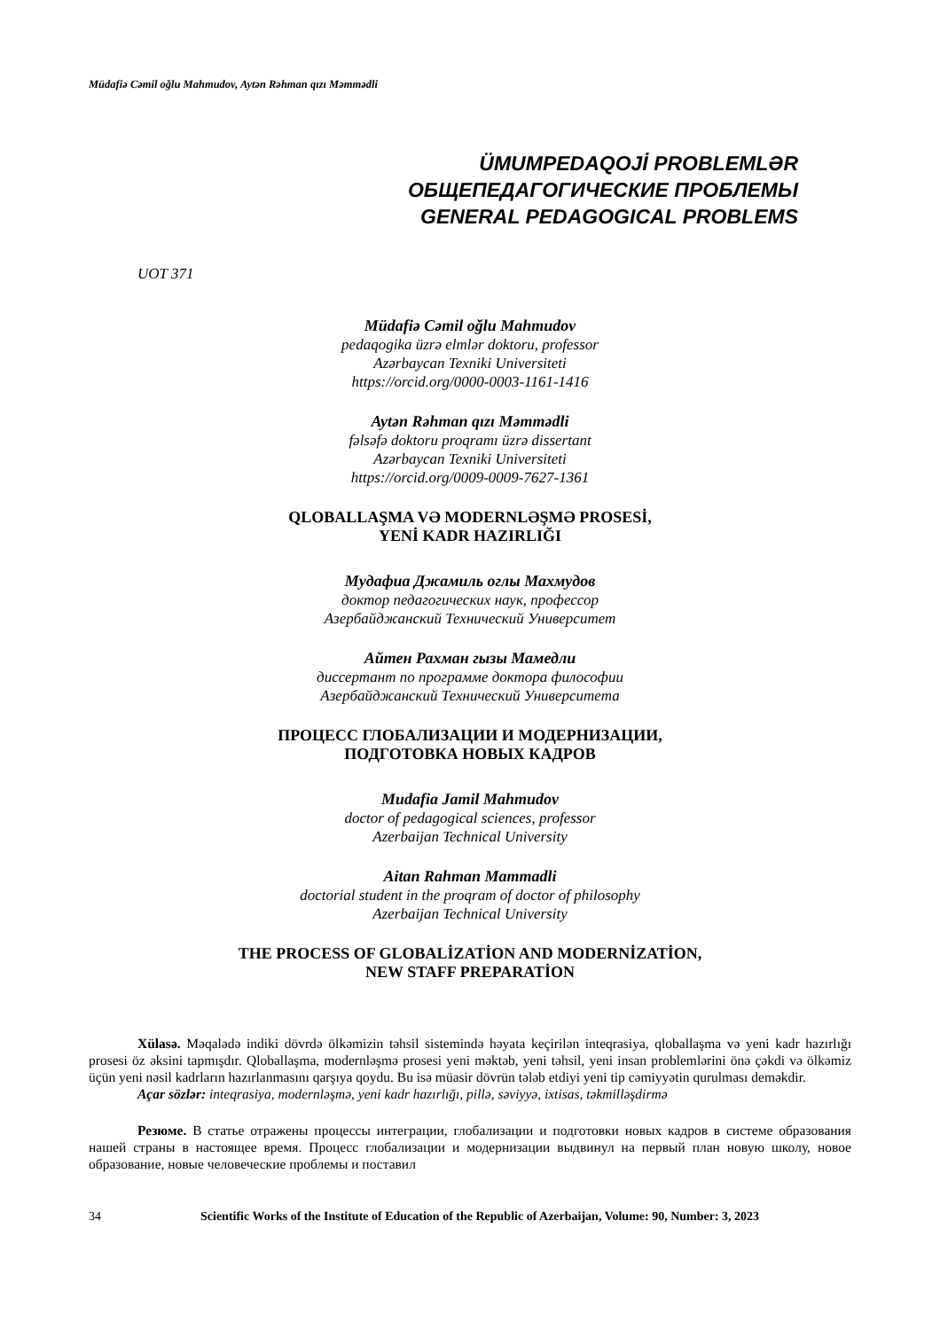Müdafiə Cəmil oğlu Mahmudov, Aytən Rəhman qızı Məmmədli
ÜMUMPEDAQOJİ PROBLEMLƏR
ОБЩЕПЕДАГОГИЧЕСКИЕ ПРОБЛЕМЫ
GENERAL PEDAGOGICAL PROBLEMS
UOT 371
Müdafiə Cəmil oğlu Mahmudov
pedaqogika üzrə elmlər doktoru, professor
Azərbaycan Texniki Universiteti
https://orcid.org/0000-0003-1161-1416
Aytən Rəhman qızı Məmmədli
fəlsəfə doktoru proqramı üzrə dissertant
Azərbaycan Texniki Universiteti
https://orcid.org/0009-0009-7627-1361
QLOBALLAŞMA VƏ MODERNLƏŞMƏ PROSESİ,
YENİ KADR HAZIRLIĞI
Мудафиа Джамиль оглы Махмудов
доктор педагогических наук, профессор
Азербайджанский Технический Университет
Айтен Рахман гызы Мамедли
диссертант по программе доктора философии
Азербайджанский Технический Университета
ПРОЦЕСС ГЛОБАЛИЗАЦИИ И МОДЕРНИЗАЦИИ,
ПОДГОТОВКА НОВЫХ КАДРОВ
Mudafia Jamil Mahmudov
doctor of pedagogical sciences, professor
Azerbaijan Technical University
Aitan Rahman Mammadli
doctorial student in the proqram of doctor of philosophy
Azerbaijan Technical University
THE PROCESS OF GLOBALİZATİON AND MODERNİZATİON,
NEW STAFF PREPARATİON
Xülasə. Məqalədə indiki dövrdə ölkəmizin təhsil sistemində həyata keçirilən inteqrasiya, qloballaşma və yeni kadr hazırlığı prosesi öz əksini tapmışdır. Qloballaşma, modernləşmə prosesi yeni məktəb, yeni təhsil, yeni insan problemlərini önə çəkdi və ölkəmiz üçün yeni nəsil kadrların hazırlanmasını qarşıya qoydu. Bu isə müasir dövrün tələb etdiyi yeni tip cəmiyyətin qurulması deməkdir.
Açar sözlər: inteqrasiya, modernləşmə, yeni kadr hazırlığı, pillə, səviyyə, ixtisas, təkmilləşdirmə
Резюме. В статье отражены процессы интеграции, глобализации и подготовки новых кадров в системе образования нашей страны в настоящее время. Процесс глобализации и модернизации выдвинул на первый план новую школу, новое образование, новые человеческие проблемы и поставил
34 Scientific Works of the Institute of Education of the Republic of Azerbaijan, Volume: 90, Number: 3, 2023